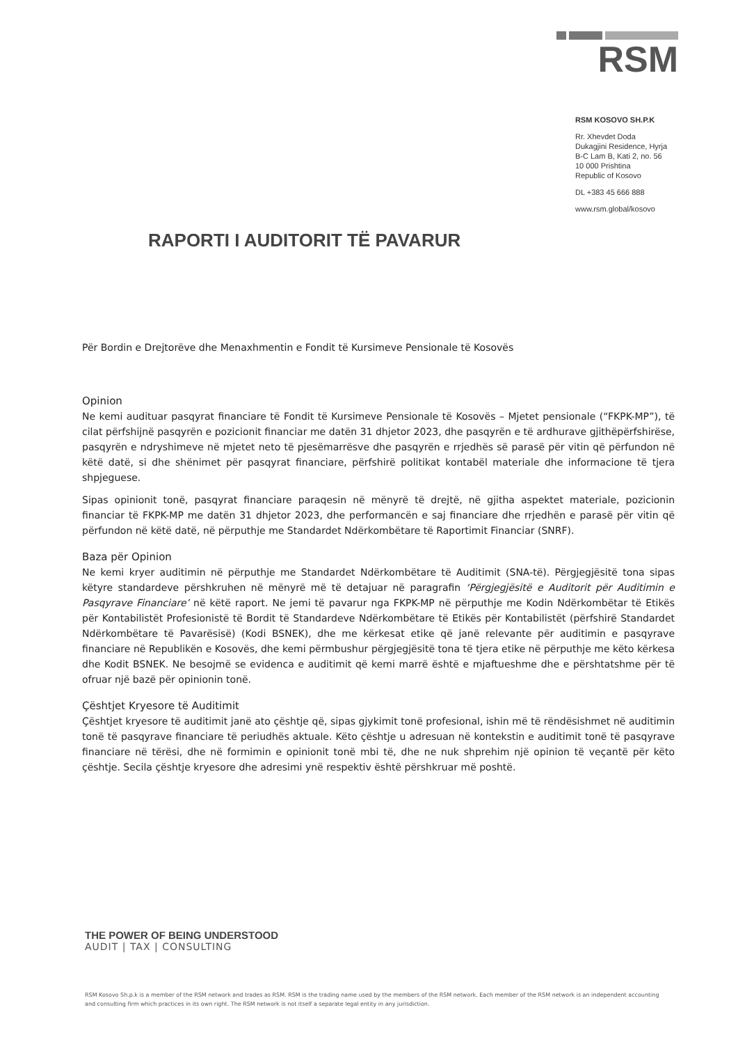RSM
RSM KOSOVO SH.P.K
Rr. Xhevdet Doda
Dukagjini Residence, Hyrja
B-C Lam B, Kati 2, no. 56
10 000 Prishtina
Republic of Kosovo
DL +383 45 666 888
www.rsm.global/kosovo
RAPORTI I AUDITORIT TË PAVARUR
Për Bordin e Drejtorëve dhe Menaxhmentin e Fondit të Kursimeve Pensionale të Kosovës
Opinion
Ne kemi audituar pasqyrat financiare të Fondit të Kursimeve Pensionale të Kosovës – Mjetet pensionale (“FKPK-MP”), të cilat përfshijnë pasqyrën e pozicionit financiar me datën 31 dhjetor 2023, dhe pasqyrën e të ardhurave gjithëpërfshirëse, pasqyrën e ndryshimeve në mjetet neto të pjesëmarrësve dhe pasqyrën e rrjedhës së parasë për vitin që përfundon në këtë datë, si dhe shënimet për pasqyrat financiare, përfshirë politikat kontabël materiale dhe informacione të tjera shpjeguese.
Sipas opinionit tonë, pasqyrat financiare paraqesin në mënyrë të drejtë, në gjitha aspektet materiale, pozicionin financiar të FKPK-MP me datën 31 dhjetor 2023, dhe performancën e saj financiare dhe rrjedhën e parasë për vitin që përfundon në këtë datë, në përputhje me Standardet Ndërkombëtare të Raportimit Financiar (SNRF).
Baza për Opinion
Ne kemi kryer auditimin në përputhje me Standardet Ndërkombëtare të Auditimit (SNA-të). Përgjegjësitë tona sipas këtyre standardeve përshkruhen në mënyrë më të detajuar në paragrafin ‘Përgjegjësitë e Auditorit për Auditimin e Pasqyrave Financiare’ në këtë raport. Ne jemi të pavarur nga FKPK-MP në përputhje me Kodin Ndërkombëtar të Etikës për Kontabilistët Profesionistë të Bordit të Standardeve Ndërkombëtare të Etikës për Kontabilistët (përfshirë Standardet Ndërkombëtare të Pavarësisë) (Kodi BSNEK), dhe me kërkesat etike që janë relevante për auditimin e pasqyrave financiare në Republikën e Kosovës, dhe kemi përmbushur përgjegjësitë tona të tjera etike në përputhje me këto kërkesa dhe Kodit BSNEK. Ne besojmë se evidenca e auditimit që kemi marrë është e mjaftueshme dhe e përshtatshme për të ofruar një bazë për opinionin tonë.
Çështjet Kryesore të Auditimit
Çështjet kryesore të auditimit janë ato çështje që, sipas gjykimit tonë profesional, ishin më të rëndësishmet në auditimin tonë të pasqyrave financiare të periudhës aktuale. Këto çështje u adresuan në kontekstin e auditimit tonë të pasqyrave financiare në tërësi, dhe në formimin e opinionit tonë mbi të, dhe ne nuk shprehim një opinion të veçantë për këto çështje. Secila çështje kryesore dhe adresimi ynë respektiv është përshkruar më poshtë.
THE POWER OF BEING UNDERSTOOD
AUDIT | TAX | CONSULTING
RSM Kosovo Sh.p.k is a member of the RSM network and trades as RSM. RSM is the trading name used by the members of the RSM network. Each member of the RSM network is an independent accounting and consulting firm which practices in its own right. The RSM network is not itself a separate legal entity in any jurisdiction.